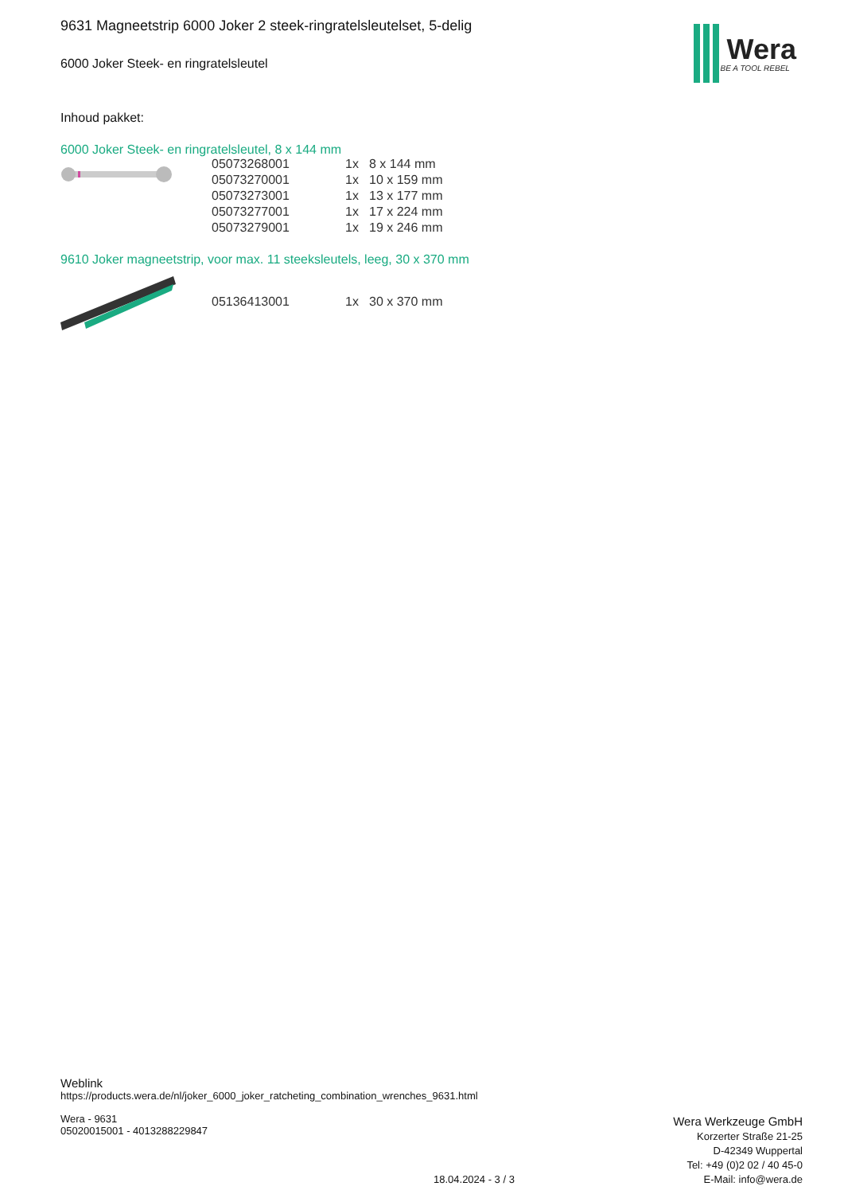9631 Magneetstrip 6000 Joker 2 steek-ringratelsleutelset, 5-delig
6000 Joker Steek- en ringratelsleutel
Inhoud pakket:
6000 Joker Steek- en ringratelsleutel, 8 x 144 mm
| 05073268001 | 1x | 8 x 144 mm |
| 05073270001 | 1x | 10 x 159 mm |
| 05073273001 | 1x | 13 x 177 mm |
| 05073277001 | 1x | 17 x 224 mm |
| 05073279001 | 1x | 19 x 246 mm |
9610 Joker magneetstrip, voor max. 11 steeksleutels, leeg, 30 x 370 mm
| 05136413001 | 1x | 30 x 370 mm |
Wera
BE A TOOL REBEL
Weblink
https://products.wera.de/nl/joker_6000_joker_ratcheting_combination_wrenches_9631.html
Wera - 9631
05020015001 - 4013288229847
Wera Werkzeuge GmbH
Korzerter Straße 21-25
D-42349 Wuppertal
Tel: +49 (0)2 02 / 40 45-0
E-Mail: info@wera.de
18.04.2024 - 3 / 3